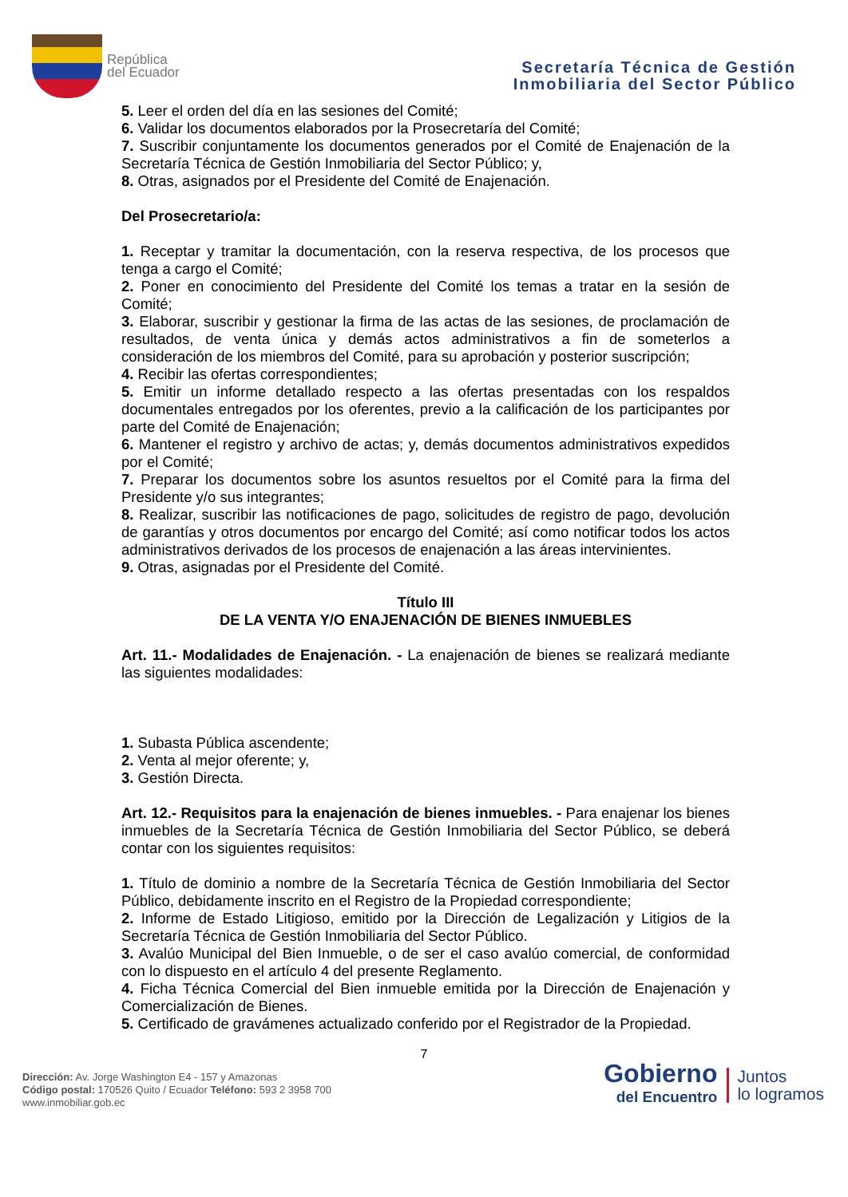República
del Ecuador
Secretaría Técnica de Gestión
Inmobiliaria del Sector Público
5. Leer el orden del día en las sesiones del Comité;
6. Validar los documentos elaborados por la Prosecretaría del Comité;
7. Suscribir conjuntamente los documentos generados por el Comité de Enajenación de la Secretaría Técnica de Gestión Inmobiliaria del Sector Público; y,
8. Otras, asignados por el Presidente del Comité de Enajenación.
Del Prosecretario/a:
1. Receptar y tramitar la documentación, con la reserva respectiva, de los procesos que tenga a cargo el Comité;
2. Poner en conocimiento del Presidente del Comité los temas a tratar en la sesión de Comité;
3. Elaborar, suscribir y gestionar la firma de las actas de las sesiones, de proclamación de resultados, de venta única y demás actos administrativos a fin de someterlos a consideración de los miembros del Comité, para su aprobación y posterior suscripción;
4. Recibir las ofertas correspondientes;
5. Emitir un informe detallado respecto a las ofertas presentadas con los respaldos documentales entregados por los oferentes, previo a la calificación de los participantes por parte del Comité de Enajenación;
6. Mantener el registro y archivo de actas; y, demás documentos administrativos expedidos por el Comité;
7. Preparar los documentos sobre los asuntos resueltos por el Comité para la firma del Presidente y/o sus integrantes;
8. Realizar, suscribir las notificaciones de pago, solicitudes de registro de pago, devolución de garantías y otros documentos por encargo del Comité; así como notificar todos los actos administrativos derivados de los procesos de enajenación a las áreas intervinientes.
9. Otras, asignadas por el Presidente del Comité.
Título III
DE LA VENTA Y/O ENAJENACIÓN DE BIENES INMUEBLES
Art. 11.- Modalidades de Enajenación. - La enajenación de bienes se realizará mediante las siguientes modalidades:
1. Subasta Pública ascendente;
2. Venta al mejor oferente; y,
3. Gestión Directa.
Art. 12.- Requisitos para la enajenación de bienes inmuebles. - Para enajenar los bienes inmuebles de la Secretaría Técnica de Gestión Inmobiliaria del Sector Público, se deberá contar con los siguientes requisitos:
1. Título de dominio a nombre de la Secretaría Técnica de Gestión Inmobiliaria del Sector Público, debidamente inscrito en el Registro de la Propiedad correspondiente;
2. Informe de Estado Litigioso, emitido por la Dirección de Legalización y Litigios de la Secretaría Técnica de Gestión Inmobiliaria del Sector Público.
3. Avalúo Municipal del Bien Inmueble, o de ser el caso avalúo comercial, de conformidad con lo dispuesto en el artículo 4 del presente Reglamento.
4. Ficha Técnica Comercial del Bien inmueble emitida por la Dirección de Enajenación y Comercialización de Bienes.
5. Certificado de gravámenes actualizado conferido por el Registrador de la Propiedad.
7
Dirección: Av. Jorge Washington E4 - 157 y Amazonas
Código postal: 170526 Quito / Ecuador Teléfono: 593 2 3958 700
www.inmobiliar.gob.ec
Gobierno
del Encuentro
Juntos
lo logramos